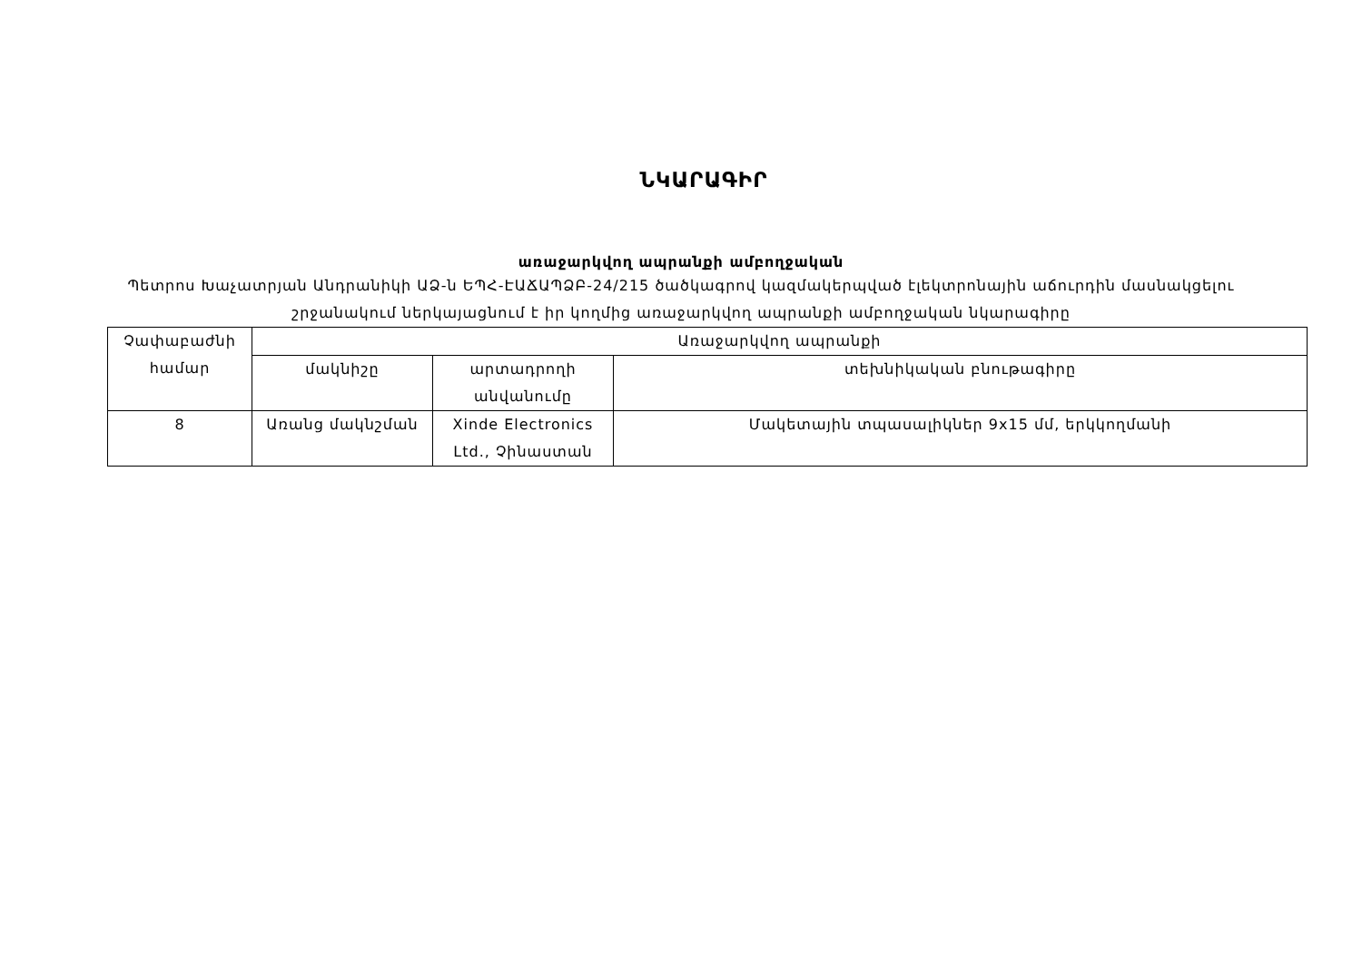ՆԿԱՐԱԳԻՐ
առաջարկվող ապրանքի ամբողջական
Պետրոս Խաչատրյան Անդրանիկի ԱՁ-ն ԵՊՀ-ԷԱՃԱՊՁԲ-24/215 ծածկագրով կազմակերպված էլեկտրոնային աճուրդին մասնակցելու շրջանակում ներկայացնում է իր կողմից առաջարկվող ապրանքի ամբողջական նկարագիրը
| Չափաբաժնի համար | Առաջարկվող ապրանքի | | |
| --- | --- | --- | --- |
| | մակնիշը | արտադրողի անվանումը | տեխնիկական բնութագիրը |
| 8 | Առանց մակնշման | Xinde Electronics Ltd., Չինաստան | Մակետային տպասալիկներ 9x15 մմ, երկկողմանի |